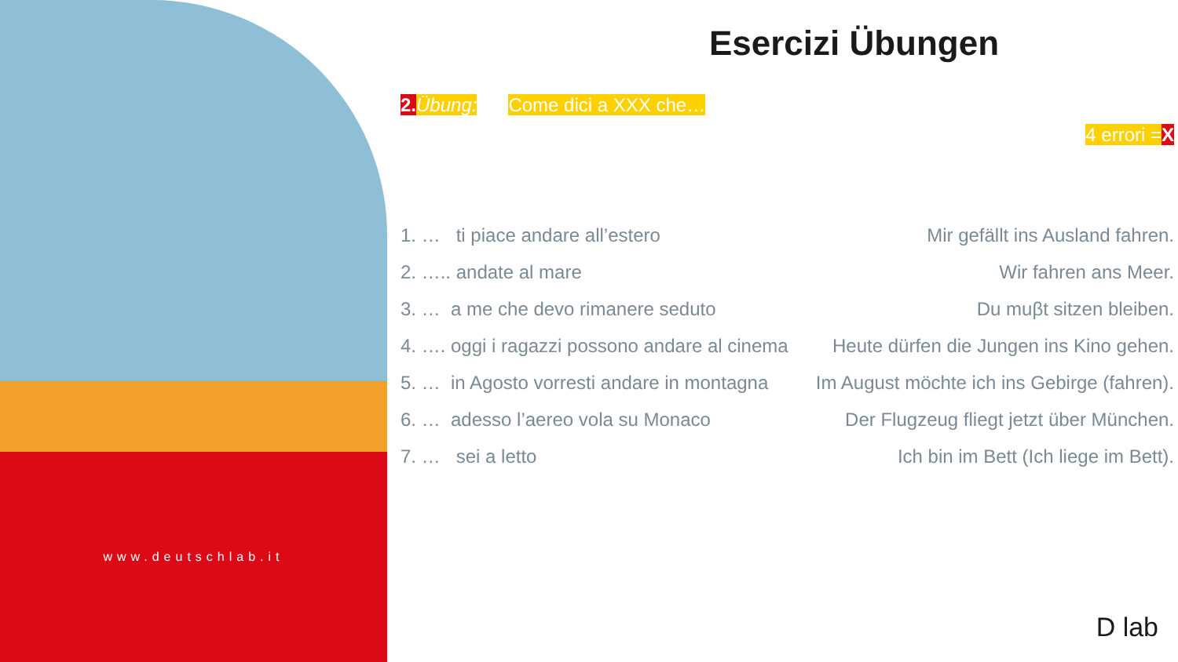www.deutschlab.it
Esercizi Übungen
2. Übung: Come dici a XXX che…
4 errori =X
1. … ti piace andare all’estero Mir gefällt ins Ausland fahren.
2. ….. andate al mare Wir fahren ans Meer.
3. … a me che devo rimanere seduto Du muβt sitzen bleiben.
4. …. oggi i ragazzi possono andare al cinema Heute dürfen die Jungen ins Kino gehen.
5. … in Agosto vorresti andare in montagna Im August möchte ich ins Gebirge (fahren).
6. … adesso l’aereo vola su Monaco Der Flugzeug fliegt jetzt über München.
7. … sei a letto Ich bin im Bett (Ich liege im Bett).
D lab